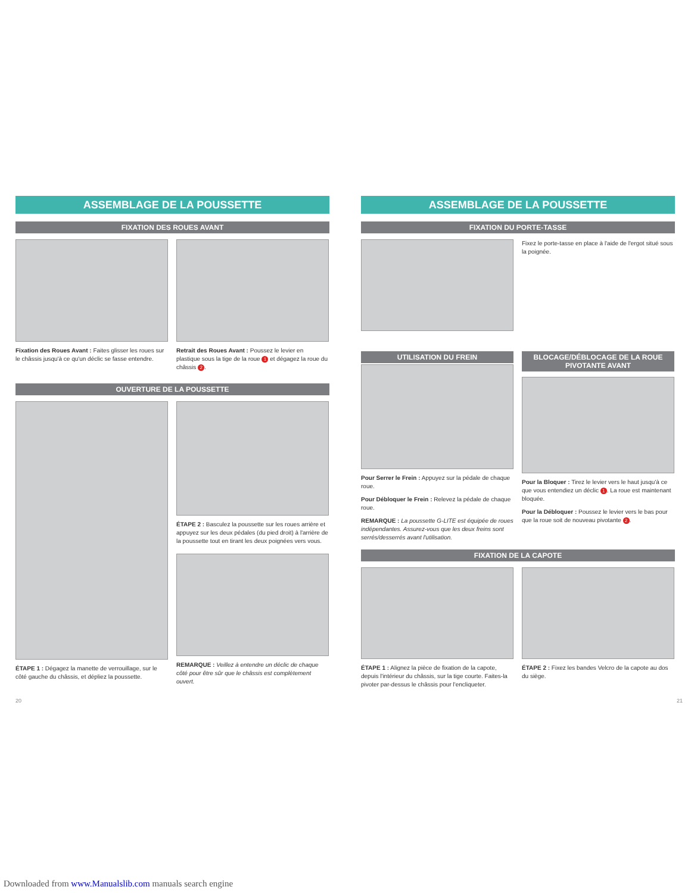ASSEMBLAGE DE LA POUSSETTE
FIXATION DES ROUES AVANT
Fixation des Roues Avant : Faites glisser les roues sur le châssis jusqu'à ce qu'un déclic se fasse entendre.
Retrait des Roues Avant : Poussez le levier en plastique sous la tige de la roue 1 et dégagez la roue du châssis 2.
OUVERTURE DE LA POUSSETTE
ÉTAPE 1 : Dégagez la manette de verrouillage, sur le côté gauche du châssis, et dépliez la poussette.
ÉTAPE 2 : Basculez la poussette sur les roues arrière et appuyez sur les deux pédales (du pied droit) à l'arrière de la poussette tout en tirant les deux poignées vers vous.
REMARQUE : Veillez à entendre un déclic de chaque côté pour être sûr que le châssis est complètement ouvert.
20
ASSEMBLAGE DE LA POUSSETTE
FIXATION DU PORTE-TASSE
Fixez le porte-tasse en place à l'aide de l'ergot situé sous la poignée.
UTILISATION DU FREIN
Pour Serrer le Frein : Appuyez sur la pédale de chaque roue.
Pour Débloquer le Frein : Relevez la pédale de chaque roue.
REMARQUE : La poussette G-LITE est équipée de roues indépendantes. Assurez-vous que les deux freins sont serrés/desserrés avant l'utilisation.
BLOCAGE/DÉBLOCAGE DE LA ROUE PIVOTANTE AVANT
Pour la Bloquer : Tirez le levier vers le haut jusqu'à ce que vous entendiez un déclic 1. La roue est maintenant bloquée.
Pour la Débloquer : Poussez le levier vers le bas pour que la roue soit de nouveau pivotante 2.
FIXATION DE LA CAPOTE
ÉTAPE 1 : Alignez la pièce de fixation de la capote, depuis l'intérieur du châssis, sur la tige courte. Faites-la pivoter par-dessus le châssis pour l'encliqueter.
ÉTAPE 2 : Fixez les bandes Velcro de la capote au dos du siège.
21
Downloaded from www.Manualslib.com manuals search engine